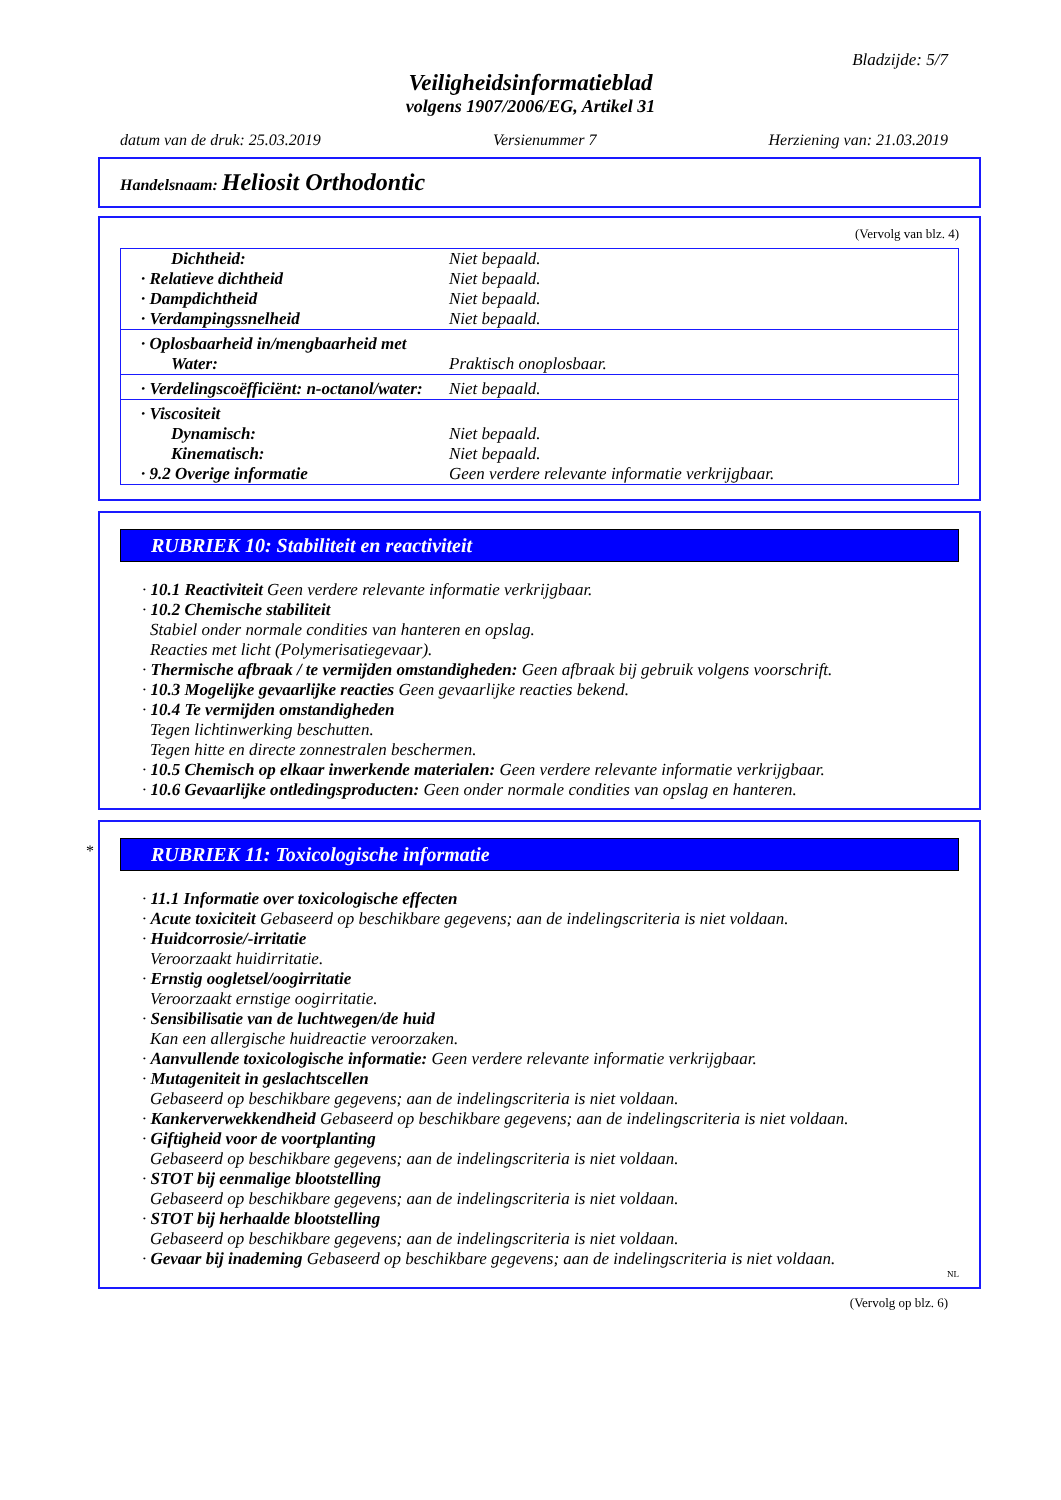Bladzijde: 5/7
Veiligheidsinformatieblad
volgens 1907/2006/EG, Artikel 31
datum van de druk: 25.03.2019 Versienummer 7 Herziening van: 21.03.2019
Handelsnaam: Heliosit Orthodontic
(Vervolg van blz. 4)
| Dichtheid: | Niet bepaald. |
| · Relatieve dichtheid | Niet bepaald. |
| · Dampdichtheid | Niet bepaald. |
| · Verdampingssnelheid | Niet bepaald. |
| · Oplosbaarheid in/mengbaarheid met | |
| Water: | Praktisch onoplosbaar. |
| · Verdelingscoëfficiënt: n-octanol/water: | Niet bepaald. |
| · Viscositeit | |
| Dynamisch: | Niet bepaald. |
| Kinematisch: | Niet bepaald. |
| · 9.2 Overige informatie | Geen verdere relevante informatie verkrijgbaar. |
RUBRIEK 10: Stabiliteit en reactiviteit
· 10.1 Reactiviteit Geen verdere relevante informatie verkrijgbaar.
· 10.2 Chemische stabiliteit
Stabiel onder normale condities van hanteren en opslag.
Reacties met licht (Polymerisatiegevaar).
· Thermische afbraak / te vermijden omstandigheden: Geen afbraak bij gebruik volgens voorschrift.
· 10.3 Mogelijke gevaarlijke reacties Geen gevaarlijke reacties bekend.
· 10.4 Te vermijden omstandigheden
Tegen lichtinwerking beschutten.
Tegen hitte en directe zonnestralen beschermen.
· 10.5 Chemisch op elkaar inwerkende materialen: Geen verdere relevante informatie verkrijgbaar.
· 10.6 Gevaarlijke ontledingsproducten: Geen onder normale condities van opslag en hanteren.
*
RUBRIEK 11: Toxicologische informatie
· 11.1 Informatie over toxicologische effecten
· Acute toxiciteit Gebaseerd op beschikbare gegevens; aan de indelingscriteria is niet voldaan.
· Huidcorrosie/-irritatie
Veroorzaakt huidirritatie.
· Ernstig oogletsel/oogirritatie
Veroorzaakt ernstige oogirritatie.
· Sensibilisatie van de luchtwegen/de huid
Kan een allergische huidreactie veroorzaken.
· Aanvullende toxicologische informatie: Geen verdere relevante informatie verkrijgbaar.
· Mutageniteit in geslachtscellen
Gebaseerd op beschikbare gegevens; aan de indelingscriteria is niet voldaan.
· Kankerverwekkendheid Gebaseerd op beschikbare gegevens; aan de indelingscriteria is niet voldaan.
· Giftigheid voor de voortplanting
Gebaseerd op beschikbare gegevens; aan de indelingscriteria is niet voldaan.
· STOT bij eenmalige blootstelling
Gebaseerd op beschikbare gegevens; aan de indelingscriteria is niet voldaan.
· STOT bij herhaalde blootstelling
Gebaseerd op beschikbare gegevens; aan de indelingscriteria is niet voldaan.
· Gevaar bij inademing Gebaseerd op beschikbare gegevens; aan de indelingscriteria is niet voldaan.
NL
(Vervolg op blz. 6)